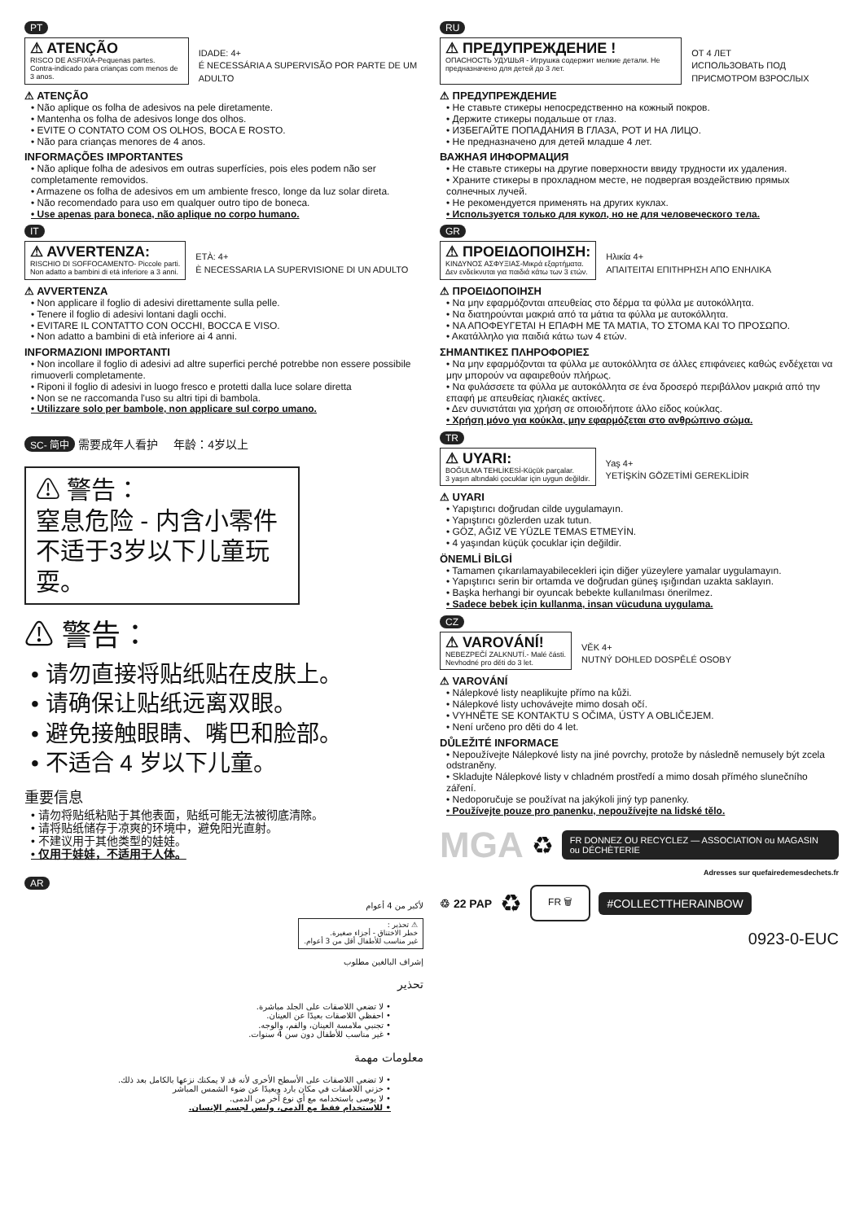PT
⚠ ATENÇÃO
RISCO DE ASFIXIA-Pequenas partes.
Contra-indicado para crianças com menos de 3 anos.
IDADE: 4+
É NECESSÁRIA A SUPERVISÃO POR PARTE DE UM ADULTO
⚠ ATENÇÃO
• Não aplique os folha de adesivos na pele diretamente.
• Mantenha os folha de adesivos longe dos olhos.
• EVITE O CONTATO COM OS OLHOS, BOCA E ROSTO.
• Não para crianças menores de 4 anos.
INFORMAÇÕES IMPORTANTES
• Não aplique folha de adesivos em outras superfícies, pois eles podem não ser completamente removidos.
• Armazene os folha de adesivos em um ambiente fresco, longe da luz solar direta.
• Não recomendado para uso em qualquer outro tipo de boneca.
• Use apenas para boneca, não aplique no corpo humano.
IT
⚠ AVVERTENZA:
RISCHIO DI SOFFOCAMENTO- Piccole parti.
Non adatto a bambini di etá inferiore a 3 anni.
ETÀ: 4+
È NECESSARIA LA SUPERVISIONE DI UN ADULTO
⚠ AVVERTENZA
• Non applicare il foglio di adesivi direttamente sulla pelle.
• Tenere il foglio di adesivi lontani dagli occhi.
• EVITARE IL CONTATTO CON OCCHI, BOCCA E VISO.
• Non adatto a bambini di età inferiore ai 4 anni.
INFORMAZIONI IMPORTANTI
• Non incollare il foglio di adesivi ad altre superfici perché potrebbe non essere possibile rimuoverli completamente.
• Riponi il foglio di adesivi in luogo fresco e protetti dalla luce solare diretta
• Non se ne raccomanda l'uso su altri tipi di bambola.
• Utilizzare solo per bambole, non applicare sul corpo umano.
SC- 简中 需要成年人看护 年龄：4岁以上
⚠ 警告：
窒息危险 - 内含小零件不适于3岁以下儿童玩耍。
⚠ 警告：
• 请勿直接将贴纸贴在皮肤上。
• 请确保让贴纸远离双眼。
• 避免接触眼睛、嘴巴和脸部。
• 不适合 4 岁以下儿童。
重要信息
• 请勿将贴纸粘贴于其他表面，贴纸可能无法被彻底清除。
• 请将贴纸储存于凉爽的环境中，避免阳光直射。
• 不建议用于其他类型的娃娃。
• 仅用于娃娃，不适用于人体。
AR
لأكبر من 4 أعوام
⚠ تحذير :
خطر الاختناق - أجزاء صغيرة.
غير مناسب للأطفال أقل من 3 أعوام.
إشراف البالغين مطلوب
تحذير
• لا تضعي اللاصقات على الجلد مباشرة.
• احفظي اللاصقات بعيدًا عن العينان.
• تجنبي ملامسة العينان، والفم، والوجه.
• غير مناسب للأطفال دون سن 4 سنوات.
معلومات مهمة
• لا تضعي اللاصقات على الأسطح الأخرى لأنه قد لا يمكنك نزعها بالكامل بعد ذلك.
• خزني اللاصقات في مكان بارد وبعيدًا عن ضوء الشمس المباشر
• لا يوصى باستخدامه مع أي نوع آخر من الدمى.
• للاستخدام فقط مع الدمى، وليس لجسم الإنسان.
RU
⚠ ПРЕДУПРЕЖДЕНИЕ !
ОПАСНОСТЬ УДУШЬЯ - Игрушка содержит мелкие детали. Не предназначено для детей до 3 лет.
ОТ 4 ЛЕТ
ИСПОЛЬЗОВАТЬ ПОД ПРИСМОТРОМ ВЗРОСЛЫХ
⚠ ПРЕДУПРЕЖДЕНИЕ
• Не ставьте стикеры непосредственно на кожный покров.
• Держите стикеры подальше от глаз.
• ИЗБЕГАЙТЕ ПОПАДАНИЯ В ГЛАЗА, РОТ И НА ЛИЦО.
• Не предназначено для детей младше 4 лет.
ВАЖНАЯ ИНФОРМАЦИЯ
• Не ставьте стикеры на другие поверхности ввиду трудности их удаления.
• Храните стикеры в прохладном месте, не подвергая воздействию прямых солнечных лучей.
• Не рекомендуется применять на других куклах.
• Используется только для кукол, но не для человеческого тела.
GR
⚠ ΠΡΟΕΙΔΟΠΟΙΗΣΗ:
ΚΙΝΔΥΝΟΣ ΑΣΦΥΞΙΑΣ-Μικρά εξαρτήματα.
Δεν ενδείκνυται για παιδιά κάτω των 3 ετών.
Ηλικία 4+
ΑΠΑΙΤΕΙΤΑΙ ΕΠΙΤΗΡΗΣΗ ΑΠΟ ΕΝΗΛΙΚΑ
⚠ ΠΡΟΕΙΔΟΠΟΙΗΣΗ
• Να μην εφαρμόζονται απευθείας στο δέρμα τα φύλλα με αυτοκόλλητα.
• Να διατηρούνται μακριά από τα μάτια τα φύλλα με αυτοκόλλητα.
• ΝΑ ΑΠΟΦΕΥΓΕΤΑΙ Η ΕΠΑΦΗ ΜΕ ΤΑ ΜΑΤΙΑ, ΤΟ ΣΤΟΜΑ ΚΑΙ ΤΟ ΠΡΟΣΩΠΟ.
• Ακατάλληλο για παιδιά κάτω των 4 ετών.
ΣΗΜΑΝΤΙΚΕΣ ΠΛΗΡΟΦΟΡΙΕΣ
• Να μην εφαρμόζονται τα φύλλα με αυτοκόλλητα σε άλλες επιφάνειες καθώς ενδέχεται να μην μπορούν να αφαιρεθούν πλήρως.
• Να φυλάσσετε τα φύλλα με αυτοκόλλητα σε ένα δροσερό περιβάλλον μακριά από την επαφή με απευθείας ηλιακές ακτίνες.
• Δεν συνιστάται για χρήση σε οποιοδήποτε άλλο είδος κούκλας.
• Χρήση μόνο για κούκλα, μην εφαρμόζεται στο ανθρώπινο σώμα.
TR
⚠ UYARI:
BOĞULMA TEHLİKESİ-Küçük parçalar.
3 yaşın altındaki çocuklar için uygun değildir.
Yaş 4+
YETİŞKİN GÖZETİMİ GEREKLİDİR
⚠ UYARI
• Yapıştırıcı doğrudan cilde uygulamayın.
• Yapıştırıcı gözlerden uzak tutun.
• GÖZ, AĞIZ VE YÜZLE TEMAS ETMEYİN.
• 4 yaşından küçük çocuklar için değildir.
ÖNEMLİ BİLGİ
• Tamamen çıkarılamayabilecekleri için diğer yüzeylere yamalar uygulamayın.
• Yapıştırıcı serin bir ortamda ve doğrudan güneş ışığından uzakta saklayın.
• Başka herhangi bir oyuncak bebekte kullanılması önerilmez.
• Sadece bebek için kullanma, insan vücuduna uygulama.
CZ
⚠ VAROVÁNÍ!
NEBEZPEČÍ ZALKNUTÍ.- Malé části.
Nevhodné pro děti do 3 let.
VĚK 4+
NUTNÝ DOHLED DOSPĚLÉ OSOBY
⚠ VAROVÁNÍ
• Nálepkové listy neaplikujte přímo na kůži.
• Nálepkové listy uchovávejte mimo dosah očí.
• VYHNĚTE SE KONTAKTU S OČIMA, ÚSTY A OBLIČEJEM.
• Není určeno pro děti do 4 let.
DŮLEŽITÉ INFORMACE
• Nepoužívejte Nálepkové listy na jiné povrchy, protože by následně nemusely být zcela odstraněny.
• Skladujte Nálepkové listy v chladném prostředí a mimo dosah přímého slunečního záření.
• Nedoporučuje se používat na jakýkoli jiný typ panenky.
• Používejte pouze pro panenku, nepoužívejte na lidské tělo.
MGA ♻
FR DONNEZ OU RECYCLEZ — ASSOCIATION ou MAGASIN ou DÉCHÈTERIE
Adresses sur quefairedemesdechets.fr
♲ 22 PAP ♻ FR 🗑
#COLLECTTHERAINBOW
0923-0-EUC